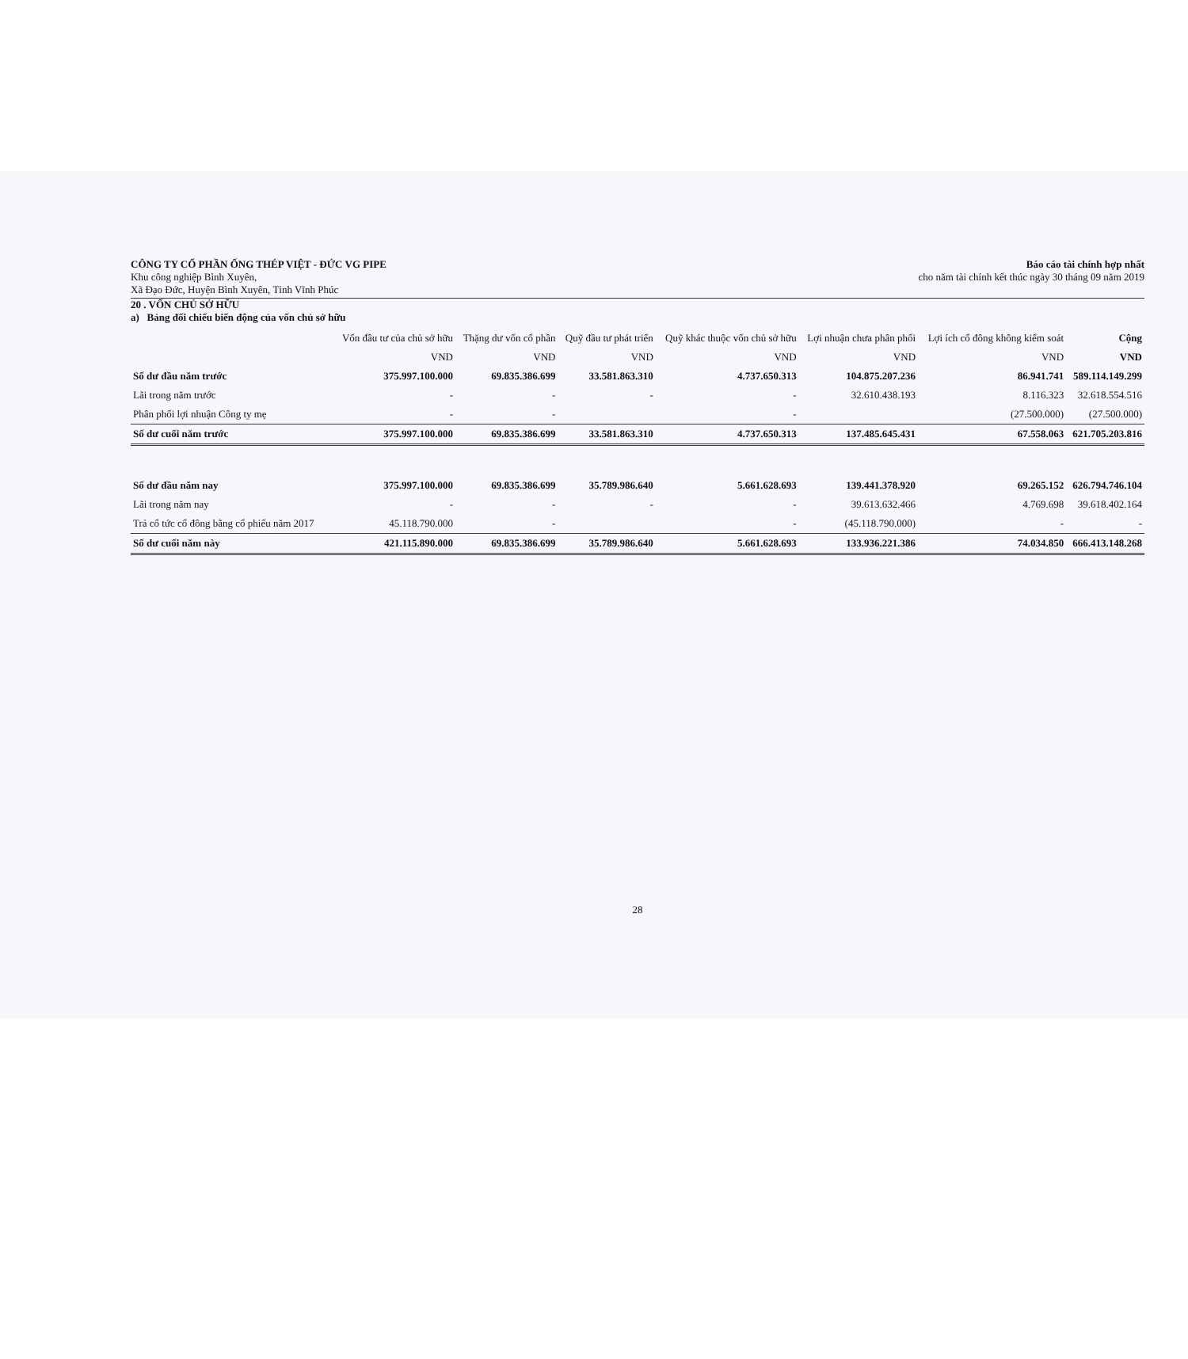CÔNG TY CỔ PHẦN ỐNG THÉP VIỆT - ĐỨC VG PIPE
Khu công nghiệp Bình Xuyên,
Xã Đạo Đức, Huyện Bình Xuyên, Tỉnh Vĩnh Phúc
Báo cáo tài chính hợp nhất
cho năm tài chính kết thúc ngày 30 tháng 09 năm 2019
20 . VỐN CHỦ SỞ HỮU
a) Bảng đối chiếu biến động của vốn chủ sở hữu
| | Vốn đầu tư của chủ sở hữu | Thặng dư vốn cổ phần | Quỹ đầu tư phát triển | Quỹ khác thuộc vốn chủ sở hữu | Lợi nhuận chưa phân phối | Lợi ích cổ đông không kiểm soát | Cộng |
| --- | --- | --- | --- | --- | --- | --- | --- |
| | VND | VND | VND | VND | VND | VND | VND |
| Số dư đầu năm trước | 375.997.100.000 | 69.835.386.699 | 33.581.863.310 | 4.737.650.313 | 104.875.207.236 | 86.941.741 | 589.114.149.299 |
| Lãi trong năm trước | - | - | - | - | 32.610.438.193 | 8.116.323 | 32.618.554.516 |
| Phân phối lợi nhuận Công ty mẹ | - | - | | - | | (27.500.000) | (27.500.000) |
| Số dư cuối năm trước | 375.997.100.000 | 69.835.386.699 | 33.581.863.310 | 4.737.650.313 | 137.485.645.431 | 67.558.063 | 621.705.203.816 |
| Số dư đầu năm nay | 375.997.100.000 | 69.835.386.699 | 35.789.986.640 | 5.661.628.693 | 139.441.378.920 | 69.265.152 | 626.794.746.104 |
| Lãi trong năm nay | - | - | - | - | 39.613.632.466 | 4.769.698 | 39.618.402.164 |
| Trả cổ tức cổ đông bằng cổ phiếu năm 2017 | 45.118.790.000 | - | | - | (45.118.790.000) | - | - |
| Số dư cuối năm này | 421.115.890.000 | 69.835.386.699 | 35.789.986.640 | 5.661.628.693 | 133.936.221.386 | 74.034.850 | 666.413.148.268 |
28